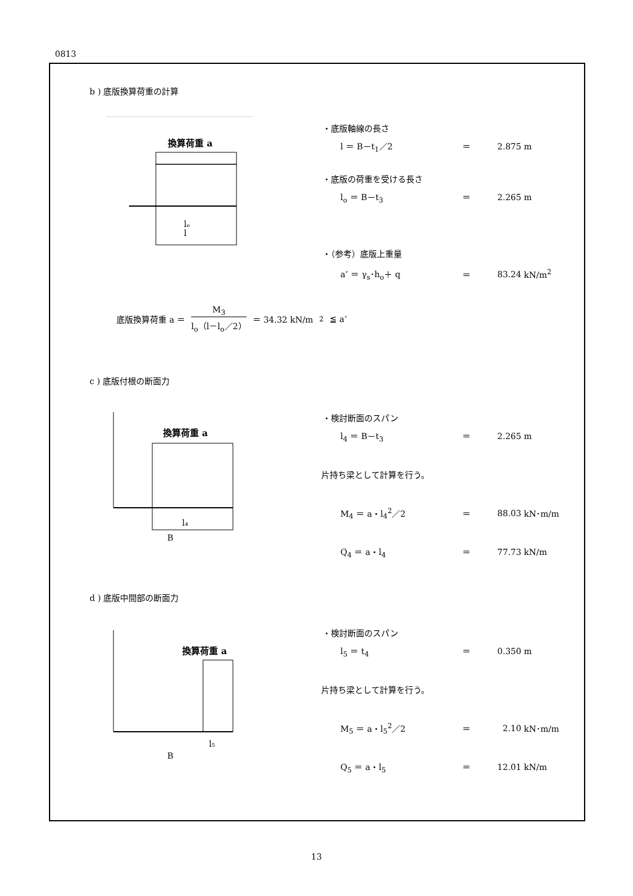0813
b ) 底版換算荷重の計算
換算荷重 a
l
lₒ
・底版軸線の長さ
l ＝ B－t<sub>1</sub>／2 ＝ 2.875 m
・底版の荷重を受ける長さ
l<sub>o</sub> ＝ B－t<sub>3</sub> ＝ 2.265 m
・（参考）底版上重量
a’ ＝ γ<sub>s</sub>･h<sub>o</sub>＋ q ＝ 83.24 kN/m<sup>2</sup>
底版換算荷重 a ＝ M<sub>3</sub> l<sub>o</sub>（l－l<sub>o</sub>／2） ＝ 34.32 kN/m<sup>2</sup> ≦ a’
c ) 底版付根の断面力
換算荷重 a
l₄
B
・検討断面のスパン
l<sub>4</sub> ＝ B－t<sub>3</sub> ＝ 2.265 m
片持ち梁として計算を行う。
M<sub>4</sub> ＝ a・l<sub>4</sub><sup>2</sup>／2 ＝ 88.03 kN･m/m
Q<sub>4</sub> ＝ a・l<sub>4</sub> ＝ 77.73 kN/m
d ) 底版中間部の断面力
換算荷重 a
l₅
B
・検討断面のスパン
l<sub>5</sub> ＝ t<sub>4</sub> ＝ 0.350 m
片持ち梁として計算を行う。
M<sub>5</sub> ＝ a・l<sub>5</sub><sup>2</sup>／2 ＝ 2.10 kN･m/m
Q<sub>5</sub> ＝ a・l<sub>5</sub> ＝ 12.01 kN/m
13